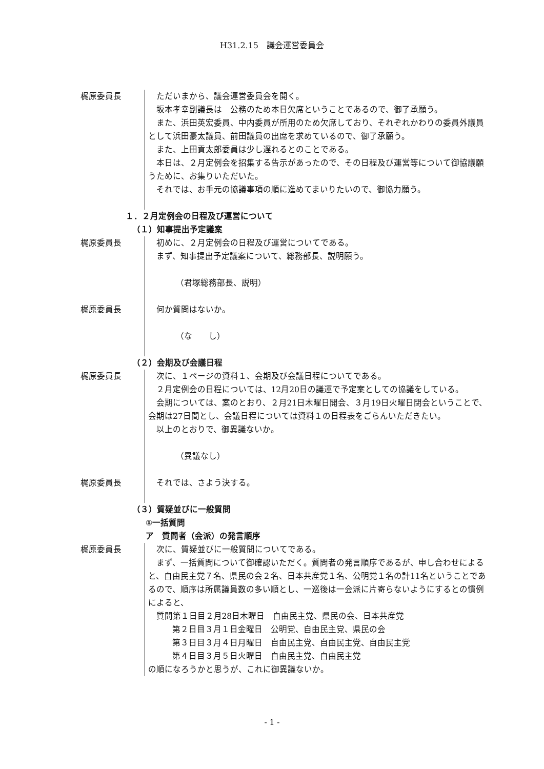H31.2.15　議会運営委員会
梶原委員長 ただいまから、議会運営委員会を開く。
坂本孝幸副議長は　公務のため本日欠席ということであるので、御了承願う。
また、浜田英宏委員、中内委員が所用のため欠席しており、それぞれかわりの委員外議員として浜田豪太議員、前田議員の出席を求めているので、御了承願う。
また、上田貢太郎委員は少し遅れるとのことである。
本日は、２月定例会を招集する告示があったので、その日程及び運営等について御協議願うために、お集りいただいた。
それでは、お手元の協議事項の順に進めてまいりたいので、御協力願う。
１．２月定例会の日程及び運営について
（１）知事提出予定議案
梶原委員長 初めに、２月定例会の日程及び運営についてである。
まず、知事提出予定議案について、総務部長、説明願う。
（君塚総務部長、説明）
梶原委員長 何か質問はないか。
（な　　し）
（２）会期及び会議日程
梶原委員長 次に、１ページの資料１、会期及び会議日程についてである。
２月定例会の日程については、12月20日の議運で予定案としての協議をしている。
会期については、案のとおり、２月21日木曜日開会、３月19日火曜日閉会ということで、会期は27日間とし、会議日程については資料１の日程表をごらんいただきたい。
以上のとおりで、御異議ないか。
（異議なし）
梶原委員長 それでは、さよう決する。
（３）質疑並びに一般質問
①一括質問
ア　質問者（会派）の発言順序
梶原委員長 次に、質疑並びに一般質問についてである。
まず、一括質問について御確認いただく。質問者の発言順序であるが、申し合わせによると、自由民主党７名、県民の会２名、日本共産党１名、公明党１名の計11名ということであるので、順序は所属議員数の多い順とし、一巡後は一会派に片寄らないようにするとの慣例によると、
質問第１日目２月28日木曜日　自由民主党、県民の会、日本共産党
第２日目３月１日金曜日　公明党、自由民主党、県民の会
第３日目３月４日月曜日　自由民主党、自由民主党、自由民主党
第４日目３月５日火曜日　自由民主党、自由民主党
の順になろうかと思うが、これに御異議ないか。
- 1 -